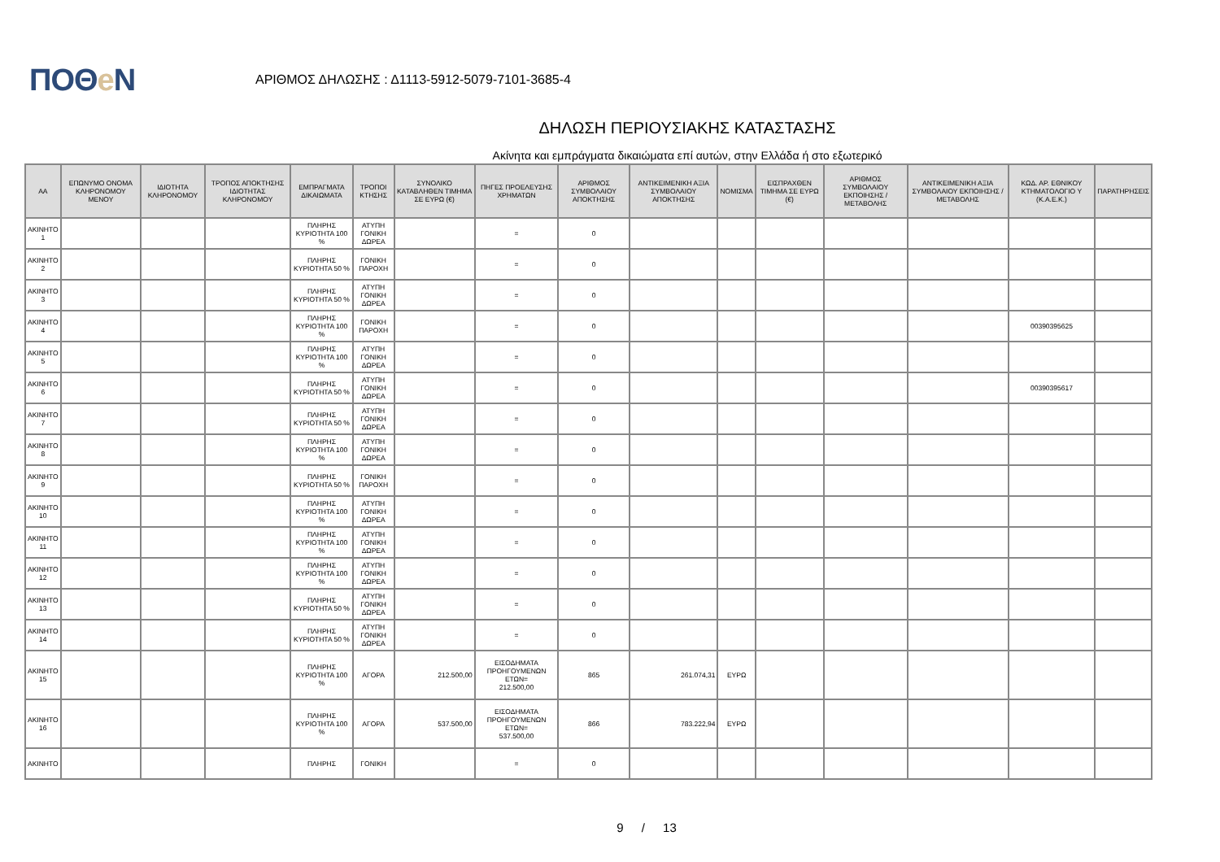ΠΟΘe Ν
ΑΡΙΘΜΟΣ ΔΗΛΩΣΗΣ : Δ1113-5912-5079-7101-3685-4
ΔΗΛΩΣΗ ΠΕΡΙΟΥΣΙΑΚΗΣ ΚΑΤΑΣΤΑΣΗΣ
Ακίνητα και εμπράγματα δικαιώματα επί αυτών, στην Ελλάδα ή στο εξωτερικό
| ΑΑ | ΕΠΩΝΥΜΟ ΟΝΟΜΑ ΚΛΗΡΟΝΟΜΟΥ ΜΕΝΟΥ | ΙΔΙΟΤΗΤΑ ΚΛΗΡΟΝΟΜΟΥ | ΤΡΟΠΟΣ ΑΠΟΚΤΗΣΗΣ ΙΔΙΟΤΗΤΑΣ ΚΛΗΡΟΝΟΜΟΥ | ΕΜΠΡΑΓΜΑΤΑ ΔΙΚΑΙΩΜΑΤΑ | ΤΡΟΠΟΙ ΚΤΗΣΗΣ | ΣΥΝΟΛΙΚΟ ΚΑΤΑΒΛΗΘΕΝ ΤΙΜΗΜΑ ΣΕ ΕΥΡΩ (€) | ΠΗΓΕΣ ΠΡΟΕΛΕΥΣΗΣ ΧΡΗΜΑΤΩΝ | ΑΡΙΘΜΟΣ ΣΥΜΒΟΛΑΙΟΥ ΑΠΟΚΤΗΣΗΣ | ΑΝΤΙΚΕΙΜΕΝΙΚΗ ΑΞΙΑ ΣΥΜΒΟΛΑΙΟΥ ΑΠΟΚΤΗΣΗΣ | ΝΟΜΙΣΜΑ | ΕΙΣΠΡΑΧΘΕΝ ΤΙΜΗΜΑ ΣΕ ΕΥΡΩ (€) | ΑΡΙΘΜΟΣ ΣΥΜΒΟΛΑΙΟΥ ΕΚΠΟΙΗΣΗΣ /ΜΕΤΑΒΟΛΗΣ | ΑΝΤΙΚΕΙΜΕΝΙΚΗ ΑΞΙΑ ΣΥΜΒΟΛΑΙΟΥ ΕΚΠΟΙΗΣΗΣ / ΜΕΤΑΒΟΛΗΣ | ΚΩΔ. ΑΡ. ΕΘΝΙΚΟΥ ΚΤΗΜΑΤΟΛΟΓΙΟ Υ (Κ.Α.Ε.Κ.) | ΠΑΡΑΤΗΡΗΣΕΙΣ |
| --- | --- | --- | --- | --- | --- | --- | --- | --- | --- | --- | --- | --- | --- | --- | --- |
| ΑΚΙΝΗΤΟ 1 | | | | ΠΛΗΡΗΣ ΚΥΡΙΟΤΗΤΑ 100 % | ΑΤΥΠΗ ΓΟΝΙΚΗ ΔΩΡΕΑ | | = | 0 | | | | | | | |
| ΑΚΙΝΗΤΟ 2 | | | | ΠΛΗΡΗΣ ΚΥΡΙΟΤΗΤΑ 50 % | ΓΟΝΙΚΗ ΠΑΡΟΧΗ | | = | 0 | | | | | | | |
| ΑΚΙΝΗΤΟ 3 | | | | ΠΛΗΡΗΣ ΚΥΡΙΟΤΗΤΑ 50 % | ΑΤΥΠΗ ΓΟΝΙΚΗ ΔΩΡΕΑ | | = | 0 | | | | | | | |
| ΑΚΙΝΗΤΟ 4 | | | | ΠΛΗΡΗΣ ΚΥΡΙΟΤΗΤΑ 100 % | ΓΟΝΙΚΗ ΠΑΡΟΧΗ | | = | 0 | | | | | | 00390395625 | |
| ΑΚΙΝΗΤΟ 5 | | | | ΠΛΗΡΗΣ ΚΥΡΙΟΤΗΤΑ 100 % | ΑΤΥΠΗ ΓΟΝΙΚΗ ΔΩΡΕΑ | | = | 0 | | | | | | | |
| ΑΚΙΝΗΤΟ 6 | | | | ΠΛΗΡΗΣ ΚΥΡΙΟΤΗΤΑ 50 % | ΑΤΥΠΗ ΓΟΝΙΚΗ ΔΩΡΕΑ | | = | 0 | | | | | | 00390395617 | |
| ΑΚΙΝΗΤΟ 7 | | | | ΠΛΗΡΗΣ ΚΥΡΙΟΤΗΤΑ 50 % | ΑΤΥΠΗ ΓΟΝΙΚΗ ΔΩΡΕΑ | | = | 0 | | | | | | | |
| ΑΚΙΝΗΤΟ 8 | | | | ΠΛΗΡΗΣ ΚΥΡΙΟΤΗΤΑ 100 % | ΑΤΥΠΗ ΓΟΝΙΚΗ ΔΩΡΕΑ | | = | 0 | | | | | | | |
| ΑΚΙΝΗΤΟ 9 | | | | ΠΛΗΡΗΣ ΚΥΡΙΟΤΗΤΑ 50 % | ΓΟΝΙΚΗ ΠΑΡΟΧΗ | | = | 0 | | | | | | | |
| ΑΚΙΝΗΤΟ 10 | | | | ΠΛΗΡΗΣ ΚΥΡΙΟΤΗΤΑ 100 % | ΑΤΥΠΗ ΓΟΝΙΚΗ ΔΩΡΕΑ | | = | 0 | | | | | | | |
| ΑΚΙΝΗΤΟ 11 | | | | ΠΛΗΡΗΣ ΚΥΡΙΟΤΗΤΑ 100 % | ΑΤΥΠΗ ΓΟΝΙΚΗ ΔΩΡΕΑ | | = | 0 | | | | | | | |
| ΑΚΙΝΗΤΟ 12 | | | | ΠΛΗΡΗΣ ΚΥΡΙΟΤΗΤΑ 100 % | ΑΤΥΠΗ ΓΟΝΙΚΗ ΔΩΡΕΑ | | = | 0 | | | | | | | |
| ΑΚΙΝΗΤΟ 13 | | | | ΠΛΗΡΗΣ ΚΥΡΙΟΤΗΤΑ 50 % | ΑΤΥΠΗ ΓΟΝΙΚΗ ΔΩΡΕΑ | | = | 0 | | | | | | | |
| ΑΚΙΝΗΤΟ 14 | | | | ΠΛΗΡΗΣ ΚΥΡΙΟΤΗΤΑ 50 % | ΑΤΥΠΗ ΓΟΝΙΚΗ ΔΩΡΕΑ | | = | 0 | | | | | | | |
| ΑΚΙΝΗΤΟ 15 | | | | ΠΛΗΡΗΣ ΚΥΡΙΟΤΗΤΑ 100 % | ΑΓΟΡΑ | 212.500,00 | ΕΙΣΟΔΗΜΑΤΑ ΠΡΟΗΓΟΥΜΕΝΩΝ ΕΤΩΝ= 212.500,00 | 865 | 261.074,31 | ΕΥΡΩ | | | | | |
| ΑΚΙΝΗΤΟ 16 | | | | ΠΛΗΡΗΣ ΚΥΡΙΟΤΗΤΑ 100 % | ΑΓΟΡΑ | 537.500,00 | ΕΙΣΟΔΗΜΑΤΑ ΠΡΟΗΓΟΥΜΕΝΩΝ ΕΤΩΝ= 537.500,00 | 866 | 783.222,94 | ΕΥΡΩ | | | | | |
| ΑΚΙΝΗΤΟ | | | | ΠΛΗΡΗΣ | ΓΟΝΙΚΗ | | = | 0 | | | | | | | |
9 / 13